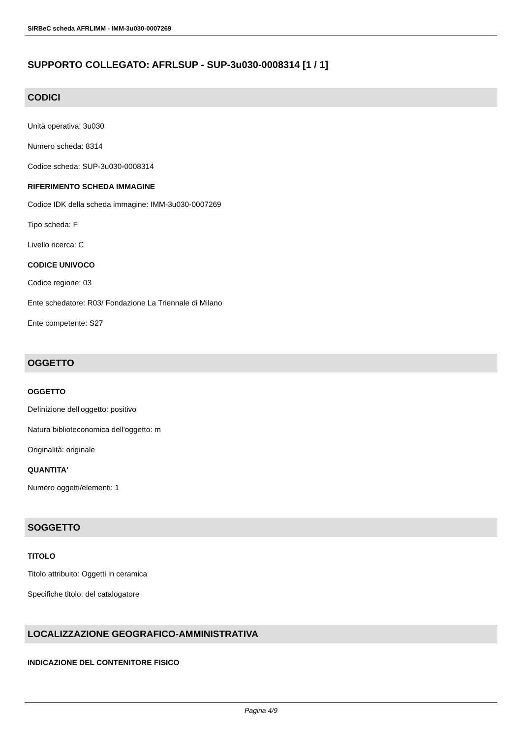SIRBeC scheda AFRLIMM - IMM-3u030-0007269
SUPPORTO COLLEGATO: AFRLSUP - SUP-3u030-0008314 [1 / 1]
CODICI
Unità operativa: 3u030
Numero scheda: 8314
Codice scheda: SUP-3u030-0008314
RIFERIMENTO SCHEDA IMMAGINE
Codice IDK della scheda immagine: IMM-3u030-0007269
Tipo scheda: F
Livello ricerca: C
CODICE UNIVOCO
Codice regione: 03
Ente schedatore: R03/ Fondazione La Triennale di Milano
Ente competente: S27
OGGETTO
OGGETTO
Definizione dell'oggetto: positivo
Natura biblioteconomica dell'oggetto: m
Originalità: originale
QUANTITA'
Numero oggetti/elementi: 1
SOGGETTO
TITOLO
Titolo attribuito: Oggetti in ceramica
Specifiche titolo: del catalogatore
LOCALIZZAZIONE GEOGRAFICO-AMMINISTRATIVA
INDICAZIONE DEL CONTENITORE FISICO
Pagina 4/9